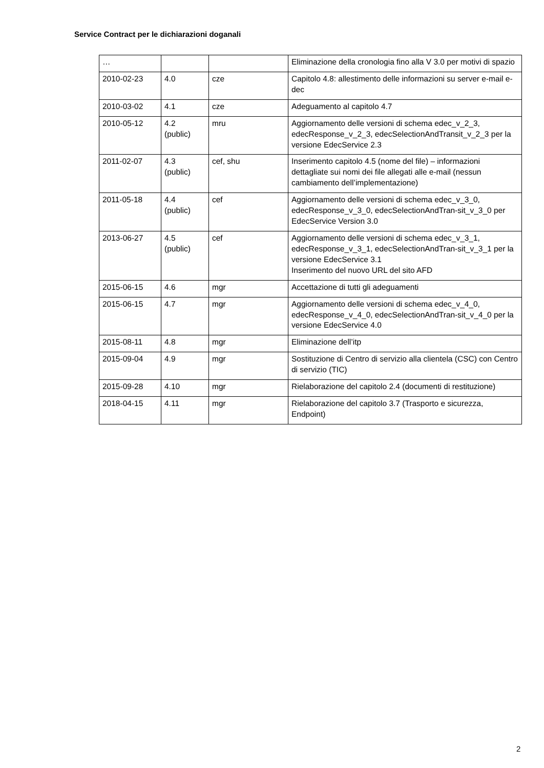Service Contract per le dichiarazioni doganali
| … | | | Eliminazione della cronologia fino alla V 3.0 per motivi di spazio |
| 2010-02-23 | 4.0 | cze | Capitolo 4.8: allestimento delle informazioni su server e-mail e-dec |
| 2010-03-02 | 4.1 | cze | Adeguamento al capitolo 4.7 |
| 2010-05-12 | 4.2 (public) | mru | Aggiornamento delle versioni di schema edec_v_2_3, edecResponse_v_2_3, edecSelectionAndTransit_v_2_3 per la versione EdecService 2.3 |
| 2011-02-07 | 4.3 (public) | cef, shu | Inserimento capitolo 4.5 (nome del file) – informazioni dettagliate sui nomi dei file allegati alle e-mail (nessun cambiamento dell’implementazione) |
| 2011-05-18 | 4.4 (public) | cef | Aggiornamento delle versioni di schema edec_v_3_0, edecResponse_v_3_0, edecSelectionAndTran-sit_v_3_0 per EdecService Version 3.0 |
| 2013-06-27 | 4.5 (public) | cef | Aggiornamento delle versioni di schema edec_v_3_1, edecResponse_v_3_1, edecSelectionAndTran-sit_v_3_1 per la versione EdecService 3.1 Inserimento del nuovo URL del sito AFD |
| 2015-06-15 | 4.6 | mgr | Accettazione di tutti gli adeguamenti |
| 2015-06-15 | 4.7 | mgr | Aggiornamento delle versioni di schema edec_v_4_0, edecResponse_v_4_0, edecSelectionAndTran-sit_v_4_0 per la versione EdecService 4.0 |
| 2015-08-11 | 4.8 | mgr | Eliminazione dell’itp |
| 2015-09-04 | 4.9 | mgr | Sostituzione di Centro di servizio alla clientela (CSC) con Centro di servizio (TIC) |
| 2015-09-28 | 4.10 | mgr | Rielaborazione del capitolo 2.4 (documenti di restituzione) |
| 2018-04-15 | 4.11 | mgr | Rielaborazione del capitolo 3.7 (Trasporto e sicurezza, Endpoint) |
2